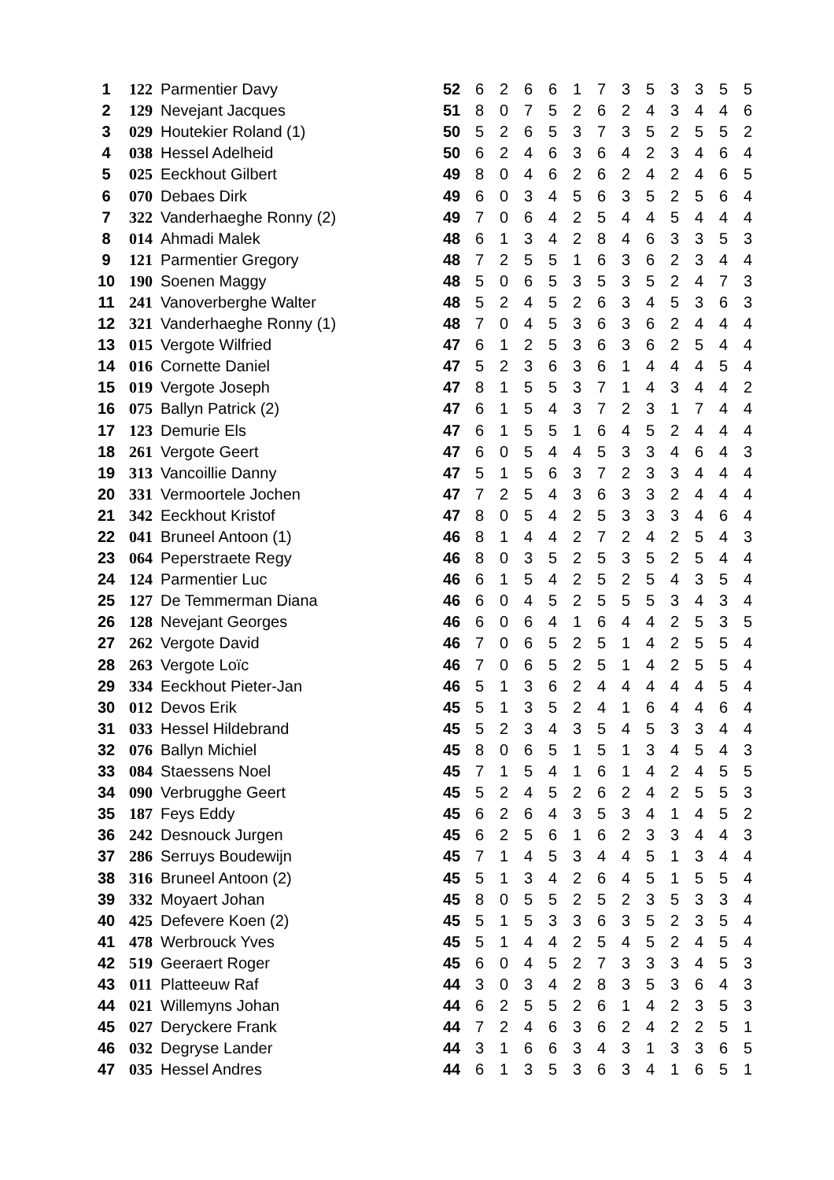| 1 | 122 | Parmentier Davy | 52 | 6 | 2 | 6 | 6 | 1 | 7 | 3 | 5 | 3 | 3 | 5 | 5 |
| 2 | 129 | Nevejant Jacques | 51 | 8 | 0 | 7 | 5 | 2 | 6 | 2 | 4 | 3 | 4 | 4 | 6 |
| 3 | 029 | Houtekier Roland (1) | 50 | 5 | 2 | 6 | 5 | 3 | 7 | 3 | 5 | 2 | 5 | 5 | 2 |
| 4 | 038 | Hessel Adelheid | 50 | 6 | 2 | 4 | 6 | 3 | 6 | 4 | 2 | 3 | 4 | 6 | 4 |
| 5 | 025 | Eeckhout Gilbert | 49 | 8 | 0 | 4 | 6 | 2 | 6 | 2 | 4 | 2 | 4 | 6 | 5 |
| 6 | 070 | Debaes Dirk | 49 | 6 | 0 | 3 | 4 | 5 | 6 | 3 | 5 | 2 | 5 | 6 | 4 |
| 7 | 322 | Vanderhaeghe Ronny (2) | 49 | 7 | 0 | 6 | 4 | 2 | 5 | 4 | 4 | 5 | 4 | 4 | 4 |
| 8 | 014 | Ahmadi Malek | 48 | 6 | 1 | 3 | 4 | 2 | 8 | 4 | 6 | 3 | 3 | 5 | 3 |
| 9 | 121 | Parmentier Gregory | 48 | 7 | 2 | 5 | 5 | 1 | 6 | 3 | 6 | 2 | 3 | 4 | 4 |
| 10 | 190 | Soenen Maggy | 48 | 5 | 0 | 6 | 5 | 3 | 5 | 3 | 5 | 2 | 4 | 7 | 3 |
| 11 | 241 | Vanoverberghe Walter | 48 | 5 | 2 | 4 | 5 | 2 | 6 | 3 | 4 | 5 | 3 | 6 | 3 |
| 12 | 321 | Vanderhaeghe Ronny (1) | 48 | 7 | 0 | 4 | 5 | 3 | 6 | 3 | 6 | 2 | 4 | 4 | 4 |
| 13 | 015 | Vergote Wilfried | 47 | 6 | 1 | 2 | 5 | 3 | 6 | 3 | 6 | 2 | 5 | 4 | 4 |
| 14 | 016 | Cornette Daniel | 47 | 5 | 2 | 3 | 6 | 3 | 6 | 1 | 4 | 4 | 4 | 5 | 4 |
| 15 | 019 | Vergote Joseph | 47 | 8 | 1 | 5 | 5 | 3 | 7 | 1 | 4 | 3 | 4 | 4 | 2 |
| 16 | 075 | Ballyn Patrick (2) | 47 | 6 | 1 | 5 | 4 | 3 | 7 | 2 | 3 | 1 | 7 | 4 | 4 |
| 17 | 123 | Demurie Els | 47 | 6 | 1 | 5 | 5 | 1 | 6 | 4 | 5 | 2 | 4 | 4 | 4 |
| 18 | 261 | Vergote Geert | 47 | 6 | 0 | 5 | 4 | 4 | 5 | 3 | 3 | 4 | 6 | 4 | 3 |
| 19 | 313 | Vancoillie Danny | 47 | 5 | 1 | 5 | 6 | 3 | 7 | 2 | 3 | 3 | 4 | 4 | 4 |
| 20 | 331 | Vermoortele Jochen | 47 | 7 | 2 | 5 | 4 | 3 | 6 | 3 | 3 | 2 | 4 | 4 | 4 |
| 21 | 342 | Eeckhout Kristof | 47 | 8 | 0 | 5 | 4 | 2 | 5 | 3 | 3 | 3 | 4 | 6 | 4 |
| 22 | 041 | Bruneel Antoon (1) | 46 | 8 | 1 | 4 | 4 | 2 | 7 | 2 | 4 | 2 | 5 | 4 | 3 |
| 23 | 064 | Peperstraete Regy | 46 | 8 | 0 | 3 | 5 | 2 | 5 | 3 | 5 | 2 | 5 | 4 | 4 |
| 24 | 124 | Parmentier Luc | 46 | 6 | 1 | 5 | 4 | 2 | 5 | 2 | 5 | 4 | 3 | 5 | 4 |
| 25 | 127 | De Temmerman Diana | 46 | 6 | 0 | 4 | 5 | 2 | 5 | 5 | 5 | 3 | 4 | 3 | 4 |
| 26 | 128 | Nevejant Georges | 46 | 6 | 0 | 6 | 4 | 1 | 6 | 4 | 4 | 2 | 5 | 3 | 5 |
| 27 | 262 | Vergote David | 46 | 7 | 0 | 6 | 5 | 2 | 5 | 1 | 4 | 2 | 5 | 5 | 4 |
| 28 | 263 | Vergote Loïc | 46 | 7 | 0 | 6 | 5 | 2 | 5 | 1 | 4 | 2 | 5 | 5 | 4 |
| 29 | 334 | Eeckhout Pieter-Jan | 46 | 5 | 1 | 3 | 6 | 2 | 4 | 4 | 4 | 4 | 4 | 5 | 4 |
| 30 | 012 | Devos Erik | 45 | 5 | 1 | 3 | 5 | 2 | 4 | 1 | 6 | 4 | 4 | 6 | 4 |
| 31 | 033 | Hessel Hildebrand | 45 | 5 | 2 | 3 | 4 | 3 | 5 | 4 | 5 | 3 | 3 | 4 | 4 |
| 32 | 076 | Ballyn Michiel | 45 | 8 | 0 | 6 | 5 | 1 | 5 | 1 | 3 | 4 | 5 | 4 | 3 |
| 33 | 084 | Staessens Noel | 45 | 7 | 1 | 5 | 4 | 1 | 6 | 1 | 4 | 2 | 4 | 5 | 5 |
| 34 | 090 | Verbrugghe Geert | 45 | 5 | 2 | 4 | 5 | 2 | 6 | 2 | 4 | 2 | 5 | 5 | 3 |
| 35 | 187 | Feys Eddy | 45 | 6 | 2 | 6 | 4 | 3 | 5 | 3 | 4 | 1 | 4 | 5 | 2 |
| 36 | 242 | Desnouck Jurgen | 45 | 6 | 2 | 5 | 6 | 1 | 6 | 2 | 3 | 3 | 4 | 4 | 3 |
| 37 | 286 | Serruys Boudewijn | 45 | 7 | 1 | 4 | 5 | 3 | 4 | 4 | 5 | 1 | 3 | 4 | 4 |
| 38 | 316 | Bruneel Antoon (2) | 45 | 5 | 1 | 3 | 4 | 2 | 6 | 4 | 5 | 1 | 5 | 5 | 4 |
| 39 | 332 | Moyaert Johan | 45 | 8 | 0 | 5 | 5 | 2 | 5 | 2 | 3 | 5 | 3 | 3 | 4 |
| 40 | 425 | Defevere Koen (2) | 45 | 5 | 1 | 5 | 3 | 3 | 6 | 3 | 5 | 2 | 3 | 5 | 4 |
| 41 | 478 | Werbrouck Yves | 45 | 5 | 1 | 4 | 4 | 2 | 5 | 4 | 5 | 2 | 4 | 5 | 4 |
| 42 | 519 | Geeraert Roger | 45 | 6 | 0 | 4 | 5 | 2 | 7 | 3 | 3 | 3 | 4 | 5 | 3 |
| 43 | 011 | Platteeuw Raf | 44 | 3 | 0 | 3 | 4 | 2 | 8 | 3 | 5 | 3 | 6 | 4 | 3 |
| 44 | 021 | Willemyns Johan | 44 | 6 | 2 | 5 | 5 | 2 | 6 | 1 | 4 | 2 | 3 | 5 | 3 |
| 45 | 027 | Deryckere Frank | 44 | 7 | 2 | 4 | 6 | 3 | 6 | 2 | 4 | 2 | 2 | 5 | 1 |
| 46 | 032 | Degryse Lander | 44 | 3 | 1 | 6 | 6 | 3 | 4 | 3 | 1 | 3 | 3 | 6 | 5 |
| 47 | 035 | Hessel Andres | 44 | 6 | 1 | 3 | 5 | 3 | 6 | 3 | 4 | 1 | 6 | 5 | 1 |